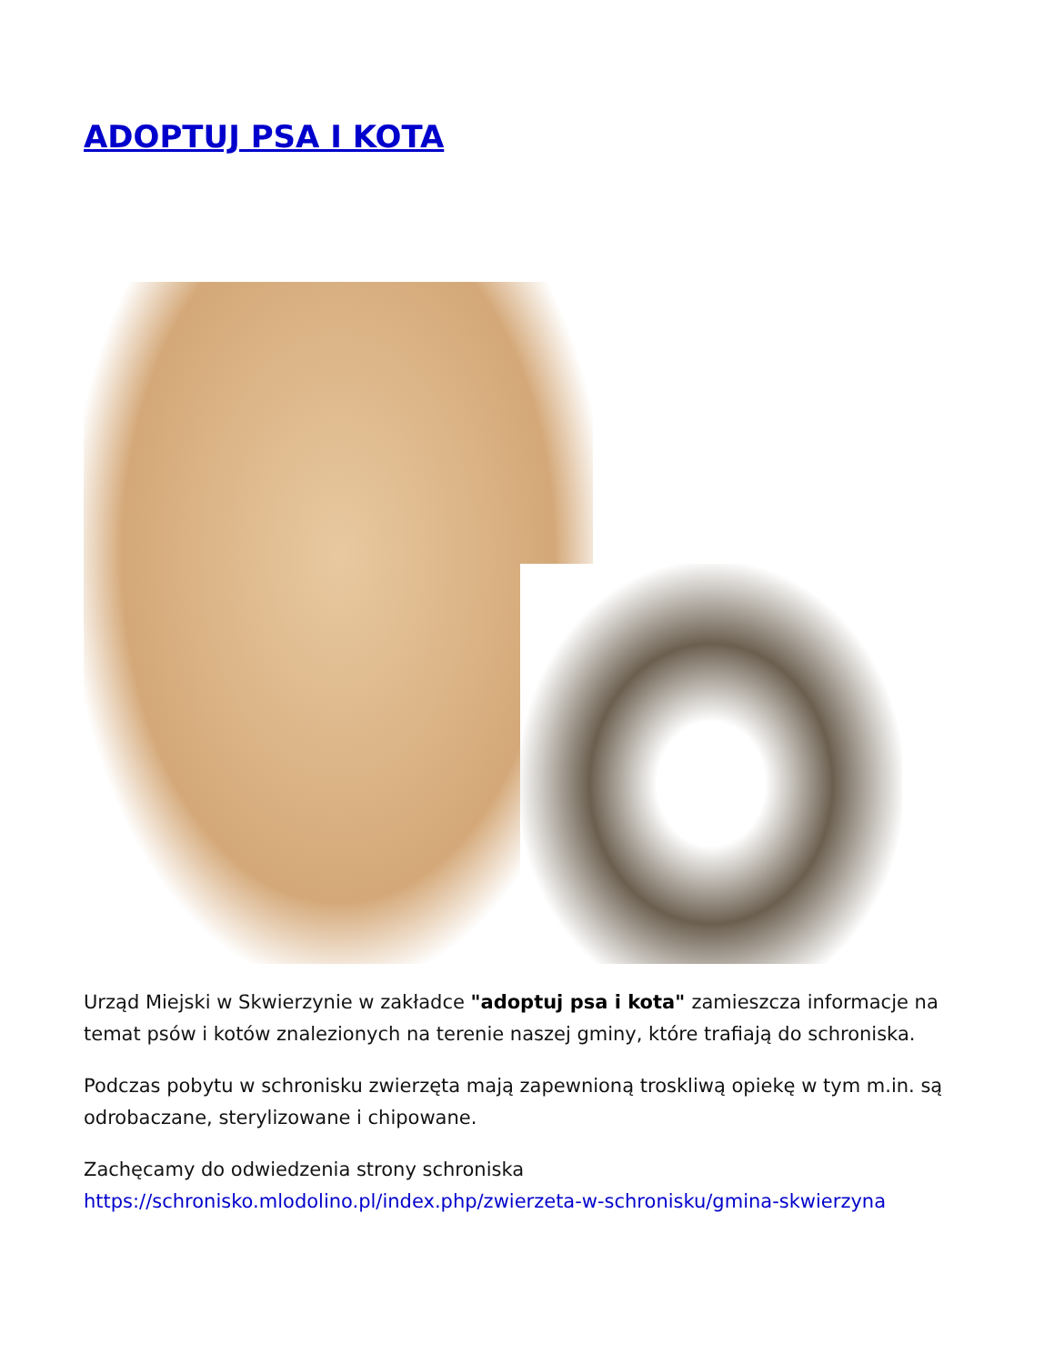ADOPTUJ PSA I KOTA
Urząd Miejski w Skwierzynie w zakładce "adoptuj psa i kota" zamieszcza informacje na temat psów i kotów znalezionych na terenie naszej gminy, które trafiają do schroniska.
Podczas pobytu w schronisku zwierzęta mają zapewnioną troskliwą opiekę w tym m.in. są odrobaczane, sterylizowane i chipowane.
Zachęcamy do odwiedzenia strony schroniska https://schronisko.mlodolino.pl/index.php/zwierzeta-w-schronisku/gmina-skwierzyna